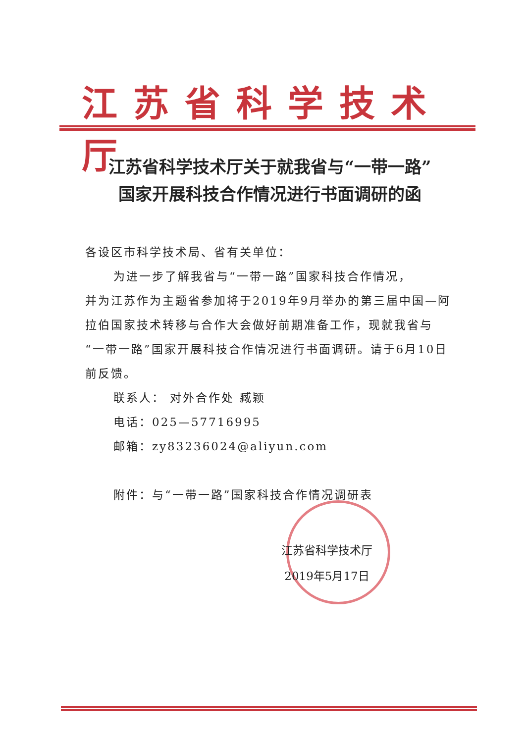江苏省科学技术厅
江苏省科学技术厅关于就我省与“一带一路”
国家开展科技合作情况进行书面调研的函
各设区市科学技术局、省有关单位：
为进一步了解我省与“一带一路”国家科技合作情况，
并为江苏作为主题省参加将于2019年9月举办的第三届中国—阿拉伯国家技术转移与合作大会做好前期准备工作，现就我省与“一带一路”国家开展科技合作情况进行书面调研。请于6月10日前反馈。
联系人： 对外合作处 臧颖
电话：025—57716995
邮箱：zy83236024@aliyun.com
附件：与“一带一路”国家科技合作情况调研表
江苏省科学技术厅
2019年5月17日